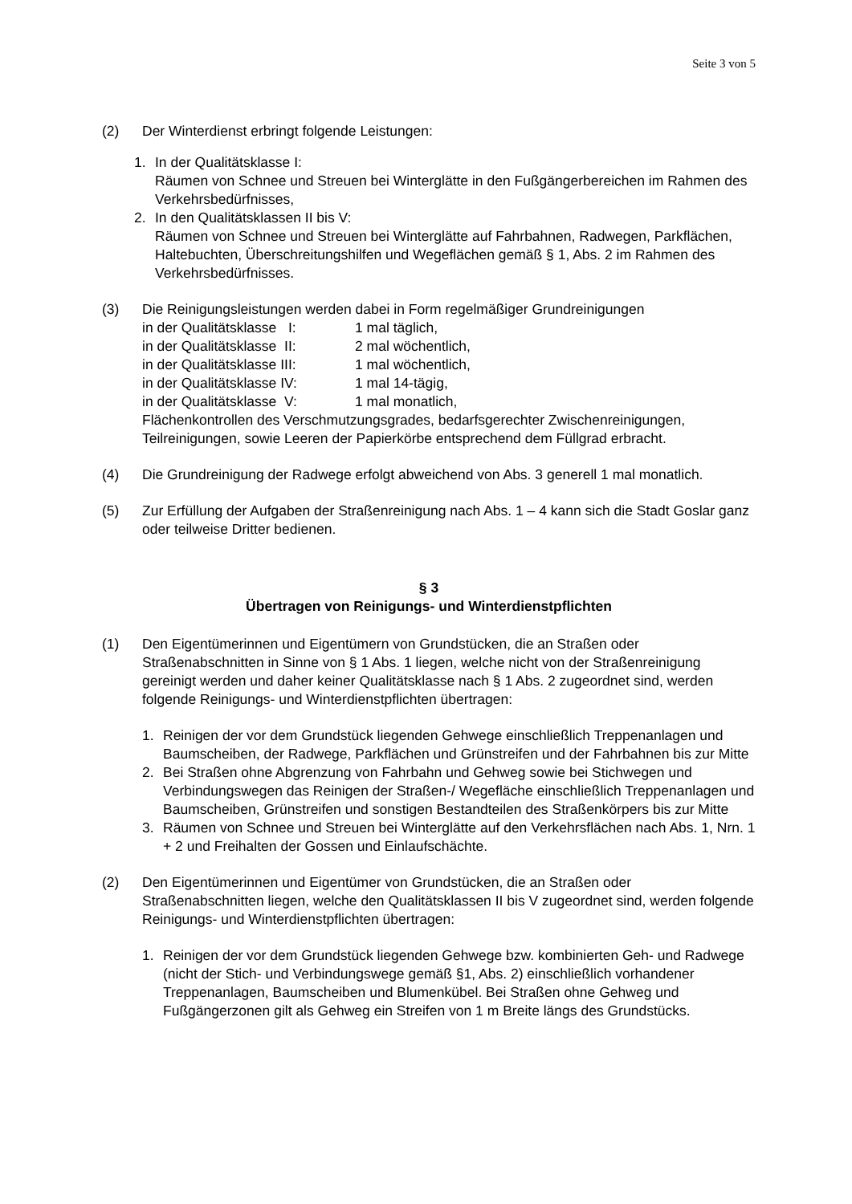Seite 3 von 5
(2) Der Winterdienst erbringt folgende Leistungen:
1. In der Qualitätsklasse I:
Räumen von Schnee und Streuen bei Winterglätte in den Fußgängerbereichen im Rahmen des Verkehrsbedürfnisses,
2. In den Qualitätsklassen II bis V:
Räumen von Schnee und Streuen bei Winterglätte auf Fahrbahnen, Radwegen, Parkflächen, Haltebuchten, Überschreitungshilfen und Wegeflächen gemäß § 1, Abs. 2 im Rahmen des Verkehrsbedürfnisses.
(3) Die Reinigungsleistungen werden dabei in Form regelmäßiger Grundreinigungen
| in der Qualitätsklasse I: | 1 mal täglich, |
| in der Qualitätsklasse II: | 2 mal wöchentlich, |
| in der Qualitätsklasse III: | 1 mal wöchentlich, |
| in der Qualitätsklasse IV: | 1 mal 14-tägig, |
| in der Qualitätsklasse V: | 1 mal monatlich, |
Flächenkontrollen des Verschmutzungsgrades, bedarfsgerechter Zwischenreinigungen, Teilreinigungen, sowie Leeren der Papierkörbe entsprechend dem Füllgrad erbracht.
(4) Die Grundreinigung der Radwege erfolgt abweichend von Abs. 3 generell 1 mal monatlich.
(5) Zur Erfüllung der Aufgaben der Straßenreinigung nach Abs. 1 – 4 kann sich die Stadt Goslar ganz oder teilweise Dritter bedienen.
§ 3
Übertragen von Reinigungs- und Winterdienstpflichten
(1) Den Eigentümerinnen und Eigentümern von Grundstücken, die an Straßen oder Straßenabschnitten in Sinne von § 1 Abs. 1 liegen, welche nicht von der Straßenreinigung gereinigt werden und daher keiner Qualitätsklasse nach § 1 Abs. 2 zugeordnet sind, werden folgende Reinigungs- und Winterdienstpflichten übertragen:
1. Reinigen der vor dem Grundstück liegenden Gehwege einschließlich Treppenanlagen und Baumscheiben, der Radwege, Parkflächen und Grünstreifen und der Fahrbahnen bis zur Mitte
2. Bei Straßen ohne Abgrenzung von Fahrbahn und Gehweg sowie bei Stichwegen und Verbindungswegen das Reinigen der Straßen-/ Wegefläche einschließlich Treppenanlagen und Baumscheiben, Grünstreifen und sonstigen Bestandteilen des Straßenkörpers bis zur Mitte
3. Räumen von Schnee und Streuen bei Winterglätte auf den Verkehrsflächen nach Abs. 1, Nrn. 1 + 2 und Freihalten der Gossen und Einlaufschächte.
(2) Den Eigentümerinnen und Eigentümer von Grundstücken, die an Straßen oder Straßenabschnitten liegen, welche den Qualitätsklassen II bis V zugeordnet sind, werden folgende Reinigungs- und Winterdienstpflichten übertragen:
1. Reinigen der vor dem Grundstück liegenden Gehwege bzw. kombinierten Geh- und Radwege (nicht der Stich- und Verbindungswege gemäß §1, Abs. 2) einschließlich vorhandener Treppenanlagen, Baumscheiben und Blumenkübel. Bei Straßen ohne Gehweg und Fußgängerzonen gilt als Gehweg ein Streifen von 1 m Breite längs des Grundstücks.